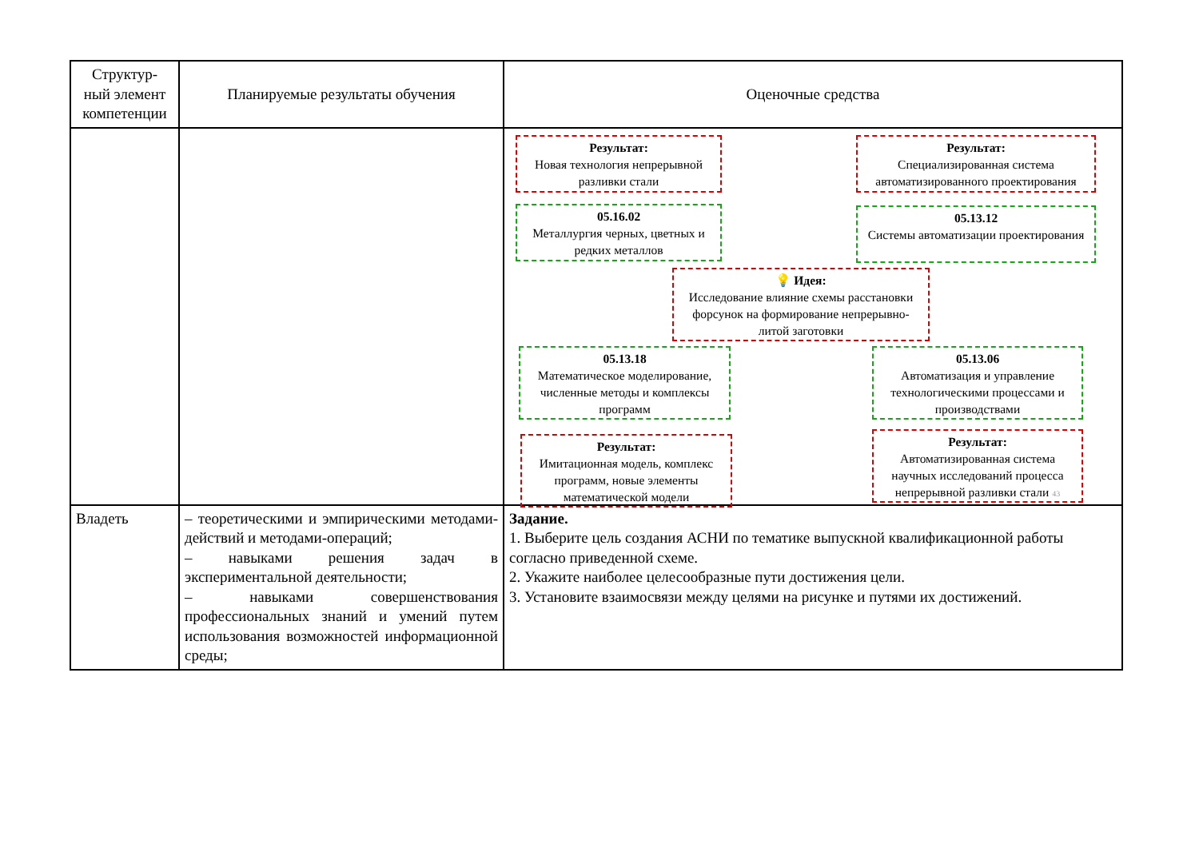| Структур- ный элемент компетенции | Планируемые результаты обучения | Оценочные средства |
| --- | --- | --- |
| | | Результат: Новая технология непрерывной разливки стали Результат: Специализированная система автоматизированного проектирования 05.16.02 Металлургия черных, цветных и редких металлов 05.13.12 Системы автоматизации проектирования 💡 Идея: Исследование влияние схемы расстановки форсунок на формирование непрерывно-литой заготовки 05.13.18 Математическое моделирование, численные методы и комплексы программ 05.13.06 Автоматизация и управление технологическими процессами и производствами Результат: Имитационная модель, комплекс программ, новые элементы математической модели Результат: Автоматизированная система научных исследований процесса непрерывной разливки стали 43 |
| Владеть | – теоретическими и эмпирическими методами-действий и методами-операций; – навыками решения задач в экспериментальной деятельности; – навыками совершенствования профессиональных знаний и умений путем использования возможностей информационной среды; | Задание. 1. Выберите цель создания АСНИ по тематике выпускной квалификационной работы согласно приведенной схеме. 2. Укажите наиболее целесообразные пути достижения цели. 3. Установите взаимосвязи между целями на рисунке и путями их достижений. |